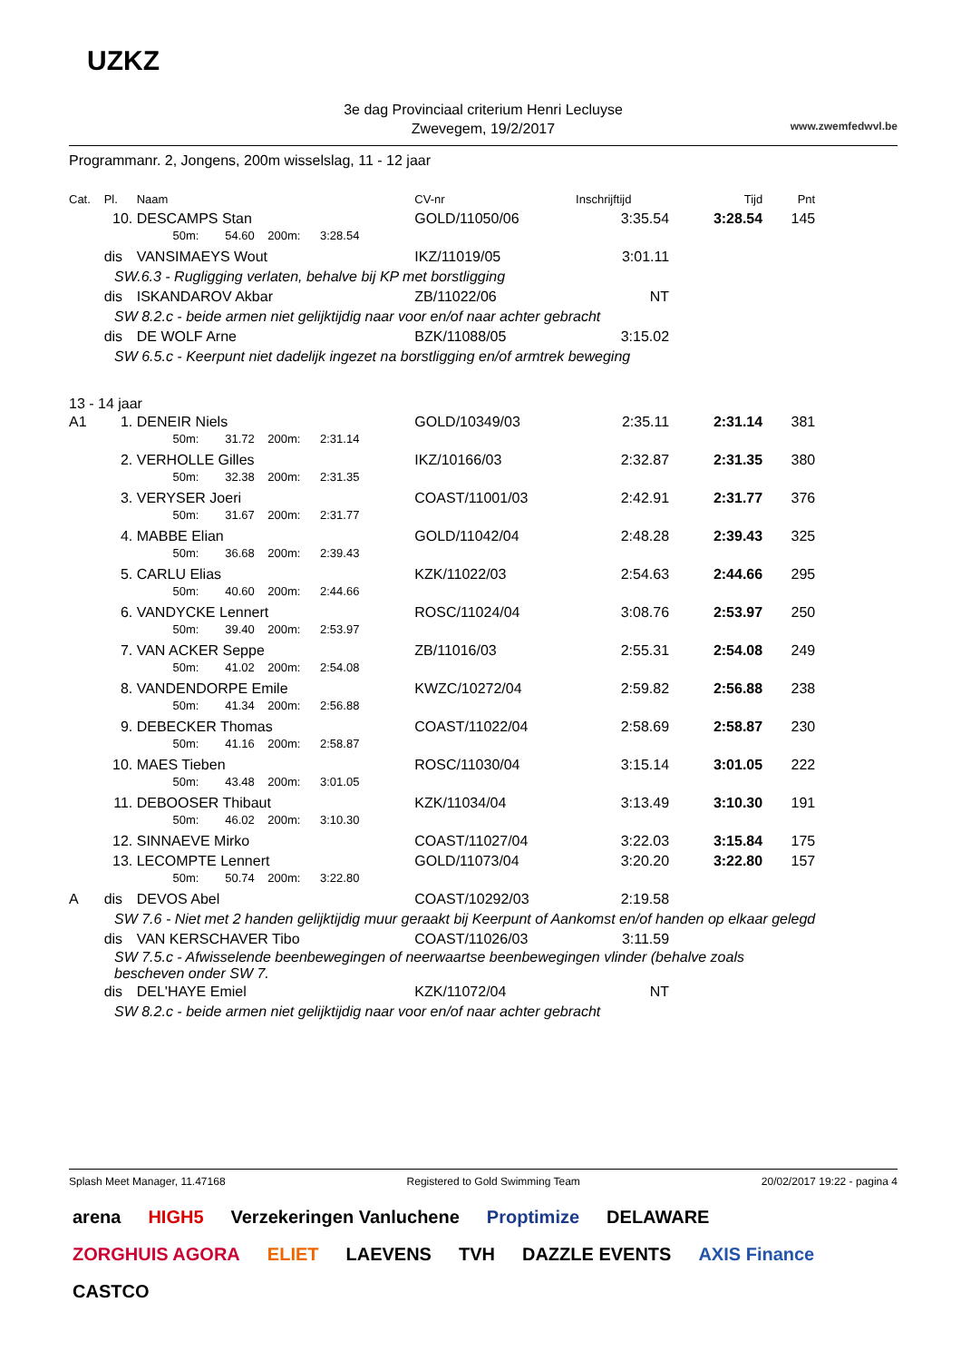UZKZ
3e dag Provinciaal criterium Henri Lecluyse
Zwevegem, 19/2/2017
www.zwemfedwvl.be
Programmanr. 2, Jongens, 200m wisselslag, 11 - 12 jaar
| Cat. | Pl. | Naam | CV-nr | Inschrijftijd | Tijd | Pnt |
| | 10. | DESCAMPS Stan | GOLD/11050/06 | 3:35.54 | 3:28.54 | 145 |
| | | 50m: 54.60 200m: 3:28.54 | | | | |
| | dis | VANSIMAEYS Wout | IKZ/11019/05 | 3:01.11 | | |
| SW.6.3 - Rugligging verlaten, behalve bij KP met borstligging | | | | | | |
| | dis | ISKANDAROV Akbar | ZB/11022/06 | NT | | |
| SW 8.2.c - beide armen niet gelijktijdig naar voor en/of naar achter gebracht | | | | | | |
| | dis | DE WOLF Arne | BZK/11088/05 | 3:15.02 | | |
| SW 6.5.c - Keerpunt niet dadelijk ingezet na borstligging en/of armtrek beweging | | | | | | |
| 13 - 14 jaar | | | | | | |
| A1 | 1. | DENEIR Niels | GOLD/10349/03 | 2:35.11 | 2:31.14 | 381 |
| | | 50m: 31.72 200m: 2:31.14 | | | | |
| | 2. | VERHOLLE Gilles | IKZ/10166/03 | 2:32.87 | 2:31.35 | 380 |
| | | 50m: 32.38 200m: 2:31.35 | | | | |
| | 3. | VERYSER Joeri | COAST/11001/03 | 2:42.91 | 2:31.77 | 376 |
| | | 50m: 31.67 200m: 2:31.77 | | | | |
| | 4. | MABBE Elian | GOLD/11042/04 | 2:48.28 | 2:39.43 | 325 |
| | | 50m: 36.68 200m: 2:39.43 | | | | |
| | 5. | CARLU Elias | KZK/11022/03 | 2:54.63 | 2:44.66 | 295 |
| | | 50m: 40.60 200m: 2:44.66 | | | | |
| | 6. | VANDYCKE Lennert | ROSC/11024/04 | 3:08.76 | 2:53.97 | 250 |
| | | 50m: 39.40 200m: 2:53.97 | | | | |
| | 7. | VAN ACKER Seppe | ZB/11016/03 | 2:55.31 | 2:54.08 | 249 |
| | | 50m: 41.02 200m: 2:54.08 | | | | |
| | 8. | VANDENDORPE Emile | KWZC/10272/04 | 2:59.82 | 2:56.88 | 238 |
| | | 50m: 41.34 200m: 2:56.88 | | | | |
| | 9. | DEBECKER Thomas | COAST/11022/04 | 2:58.69 | 2:58.87 | 230 |
| | | 50m: 41.16 200m: 2:58.87 | | | | |
| | 10. | MAES Tieben | ROSC/11030/04 | 3:15.14 | 3:01.05 | 222 |
| | | 50m: 43.48 200m: 3:01.05 | | | | |
| | 11. | DEBOOSER Thibaut | KZK/11034/04 | 3:13.49 | 3:10.30 | 191 |
| | | 50m: 46.02 200m: 3:10.30 | | | | |
| | 12. | SINNAEVE Mirko | COAST/11027/04 | 3:22.03 | 3:15.84 | 175 |
| | 13. | LECOMPTE Lennert | GOLD/11073/04 | 3:20.20 | 3:22.80 | 157 |
| | | 50m: 50.74 200m: 3:22.80 | | | | |
| A | dis | DEVOS Abel | COAST/10292/03 | 2:19.58 | | |
| SW 7.6 - Niet met 2 handen gelijktijdig muur geraakt bij Keerpunt of Aankomst en/of handen op elkaar gelegd | | | | | | |
| | dis | VAN KERSCHAVER Tibo | COAST/11026/03 | 3:11.59 | | |
| SW 7.5.c - Afwisselende beenbewegingen of neerwaartse beenbewegingen vlinder (behalve zoals bescheven onder SW 7. | | | | | | |
| | dis | DEL'HAYE Emiel | KZK/11072/04 | NT | | |
| SW 8.2.c - beide armen niet gelijktijdig naar voor en/of naar achter gebracht | | | | | | |
Splash Meet Manager, 11.47168 Registered to Gold Swimming Team 20/02/2017 19:22 - pagina 4
arena HIGH5 Verzekeringen Vanluchene Proptimize DELAWARE ZORGHUIS AGORA ELIET LAEVENS TVH DAZZLE EVENTS AXIS Finance CASTCO